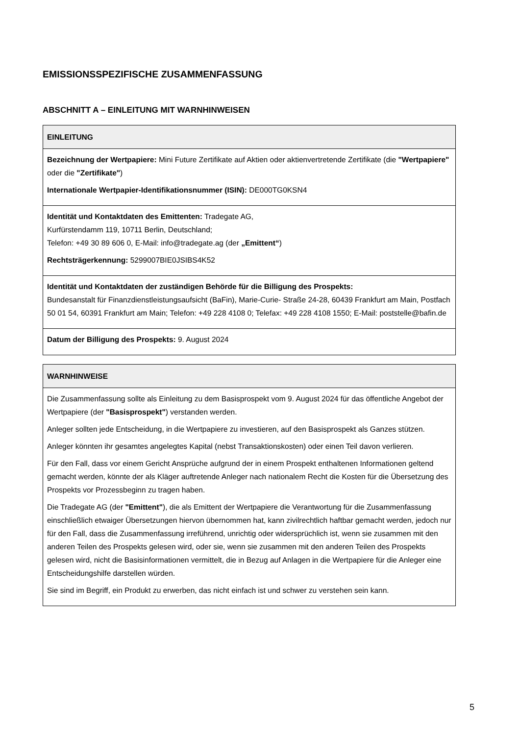EMISSIONSSPEZIFISCHE ZUSAMMENFASSUNG
ABSCHNITT A – EINLEITUNG MIT WARNHINWEISEN
| EINLEITUNG |
| --- |
| Bezeichnung der Wertpapiere: Mini Future Zertifikate auf Aktien oder aktienvertretende Zertifikate (die "Wertpapiere" oder die "Zertifikate" ) Internationale Wertpapier-Identifikationsnummer (ISIN): DE000TG0KSN4 |
| Identität und Kontaktdaten des Emittenten: Tradegate AG, Kurfürstendamm 119, 10711 Berlin, Deutschland; Telefon: +49 30 89 606 0, E-Mail: info@tradegate.ag (der „Emittent“ ) Rechtsträgerkennung: 5299007BIE0JSIBS4K52 |
| Identität und Kontaktdaten der zuständigen Behörde für die Billigung des Prospekts: Bundesanstalt für Finanzdienstleistungsaufsicht (BaFin), Marie-Curie- Straße 24-28, 60439 Frankfurt am Main, Postfach 50 01 54, 60391 Frankfurt am Main; Telefon: +49 228 4108 0; Telefax: +49 228 4108 1550; E-Mail: poststelle@bafin.de |
| Datum der Billigung des Prospekts: 9. August 2024 |
| WARNHINWEISE |
| --- |
| Die Zusammenfassung sollte als Einleitung zu dem Basisprospekt vom 9. August 2024 für das öffentliche Angebot der Wertpapiere (der "Basisprospekt" ) verstanden werden. Anleger sollten jede Entscheidung, in die Wertpapiere zu investieren, auf den Basisprospekt als Ganzes stützen. Anleger könnten ihr gesamtes angelegtes Kapital (nebst Transaktionskosten) oder einen Teil davon verlieren. Für den Fall, dass vor einem Gericht Ansprüche aufgrund der in einem Prospekt enthaltenen Informationen geltend gemacht werden, könnte der als Kläger auftretende Anleger nach nationalem Recht die Kosten für die Übersetzung des Prospekts vor Prozessbeginn zu tragen haben. Die Tradegate AG (der "Emittent" ), die als Emittent der Wertpapiere die Verantwortung für die Zusammenfassung einschließlich etwaiger Übersetzungen hiervon übernommen hat, kann zivilrechtlich haftbar gemacht werden, jedoch nur für den Fall, dass die Zusammenfassung irreführend, unrichtig oder widersprüchlich ist, wenn sie zusammen mit den anderen Teilen des Prospekts gelesen wird, oder sie, wenn sie zusammen mit den anderen Teilen des Prospekts gelesen wird, nicht die Basisinformationen vermittelt, die in Bezug auf Anlagen in die Wertpapiere für die Anleger eine Entscheidungshilfe darstellen würden. Sie sind im Begriff, ein Produkt zu erwerben, das nicht einfach ist und schwer zu verstehen sein kann. |
5